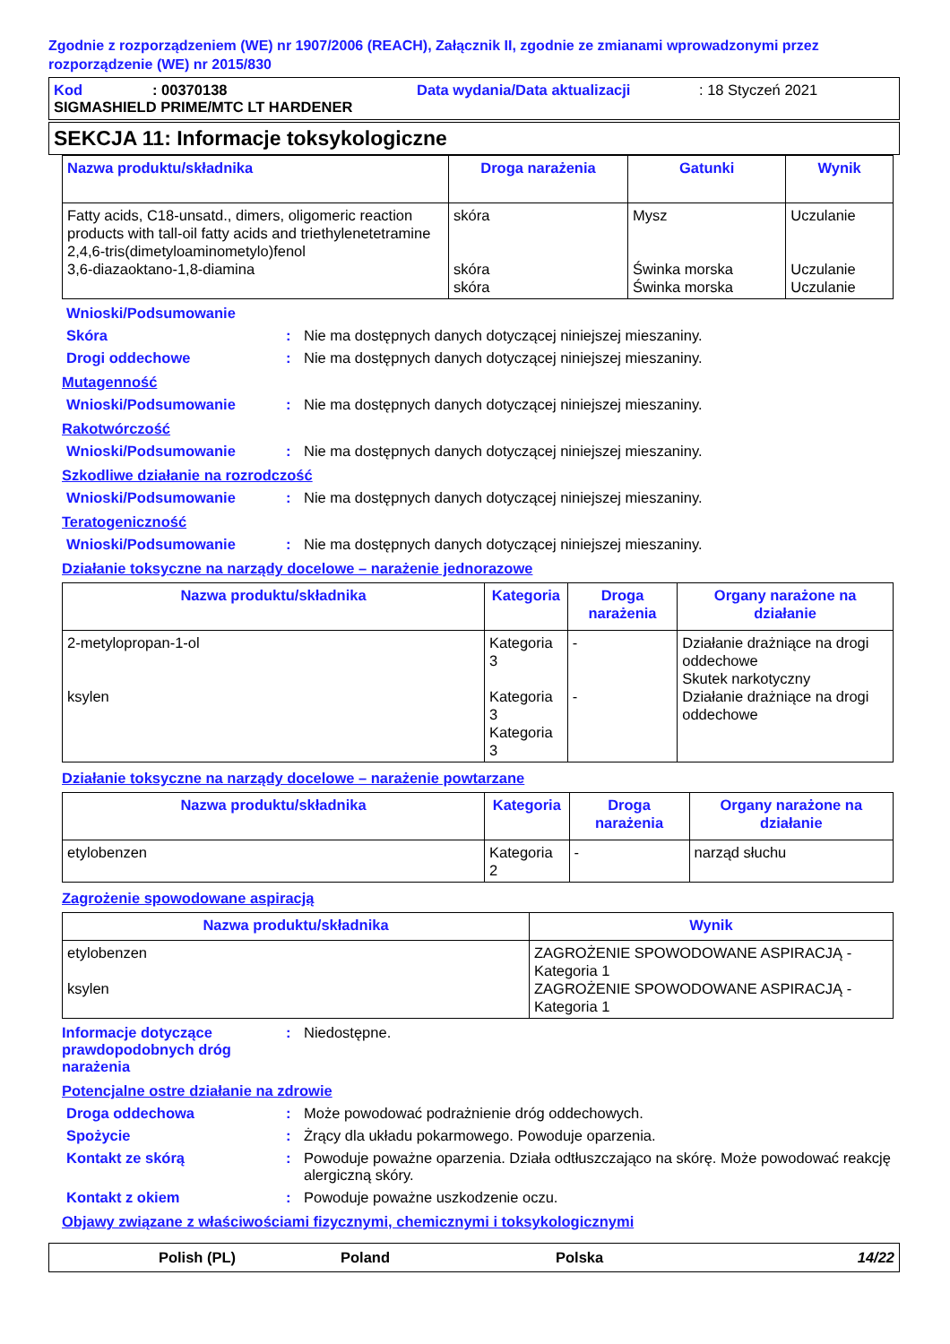Zgodnie z rozporządzeniem (WE) nr 1907/2006 (REACH), Załącznik II, zgodnie ze zmianami wprowadzonymi przez rozporządzenie (WE) nr 2015/830
Kod: 00370138 Data wydania/Data aktualizacji: 18 Styczeń 2021
SIGMASHIELD PRIME/MTC LT HARDENER
SEKCJA 11: Informacje toksykologiczne
| Nazwa produktu/składnika | Droga narażenia | Gatunki | Wynik |
| --- | --- | --- | --- |
| Fatty acids, C18-unsatd., dimers, oligomeric reaction products with tall-oil fatty acids and triethylenetetramine 2,4,6-tris(dimetyloaminometylo)fenol 3,6-diazaoktano-1,8-diamina | skóra skóra skóra | Mysz Świnka morska Świnka morska | Uczulanie Uczulanie Uczulanie |
Wnioski/Podsumowanie
Skóra: Nie ma dostępnych danych dotyczącej niniejszej mieszaniny.
Drogi oddechowe: Nie ma dostępnych danych dotyczącej niniejszej mieszaniny.
Mutagenność
Wnioski/Podsumowanie: Nie ma dostępnych danych dotyczącej niniejszej mieszaniny.
Rakotwórczość
Wnioski/Podsumowanie: Nie ma dostępnych danych dotyczącej niniejszej mieszaniny.
Szkodliwe działanie na rozrodczość
Wnioski/Podsumowanie: Nie ma dostępnych danych dotyczącej niniejszej mieszaniny.
Teratogeniczność
Wnioski/Podsumowanie: Nie ma dostępnych danych dotyczącej niniejszej mieszaniny.
Działanie toksyczne na narządy docelowe – narażenie jednorazowe
| Nazwa produktu/składnika | Kategoria | Droga narażenia | Organy narażone na działanie |
| --- | --- | --- | --- |
| 2-metylopropan-1-ol ksylen | Kategoria 3 Kategoria 3 Kategoria 3 | - - | Działanie drażniące na drogi oddechowe Skutek narkotyczny Działanie drażniące na drogi oddechowe |
Działanie toksyczne na narządy docelowe – narażenie powtarzane
| Nazwa produktu/składnika | Kategoria | Droga narażenia | Organy narażone na działanie |
| --- | --- | --- | --- |
| etylobenzen | Kategoria 2 | - | narząd słuchu |
Zagrożenie spowodowane aspiracją
| Nazwa produktu/składnika | Wynik |
| --- | --- |
| etylobenzen ksylen | ZAGROŻENIE SPOWODOWANE ASPIRACJĄ - Kategoria 1 ZAGROŻENIE SPOWODOWANE ASPIRACJĄ - Kategoria 1 |
Informacje dotyczące prawdopodobnych dróg narażenia: Niedostępne.
Potencjalne ostre działanie na zdrowie
Droga oddechowa: Może powodować podrażnienie dróg oddechowych.
Spożycie: Żrący dla układu pokarmowego. Powoduje oparzenia.
Kontakt ze skórą: Powoduje poważne oparzenia. Działa odtłuszczająco na skórę. Może powodować reakcję alergiczną skóry.
Kontakt z okiem: Powoduje poważne uszkodzenie oczu.
Objawy związane z właściwościami fizycznymi, chemicznymi i toksykologicznymi
Polish (PL) Poland Polska 14/22